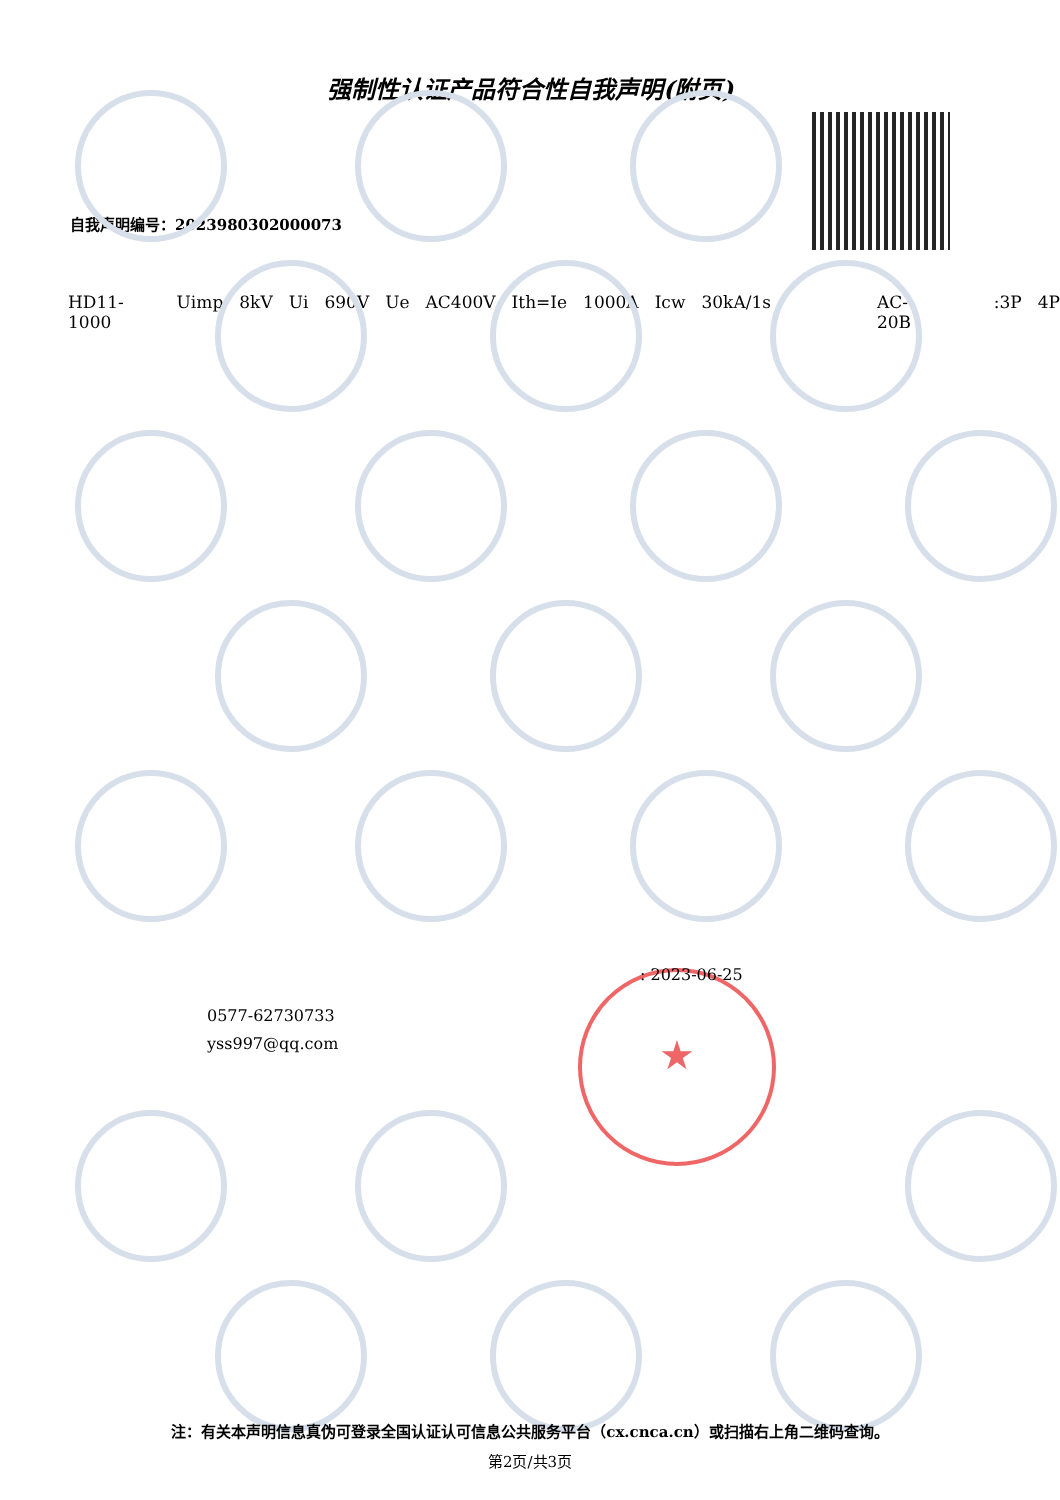强制性认证产品符合性自我声明(附页)
自我声明编号：2023980302000073
HD11-1000 Uimp 8kV Ui 690V Ue AC400V Ith=Ie 1000A Icw 30kA/1s AC-20B:3P 4P
0577-62730733
yss997@qq.com
★ : 2023-06-25
注：有关本声明信息真伪可登录全国认证认可信息公共服务平台（cx.cnca.cn）或扫描右上角二维码查询。
第2页/共3页